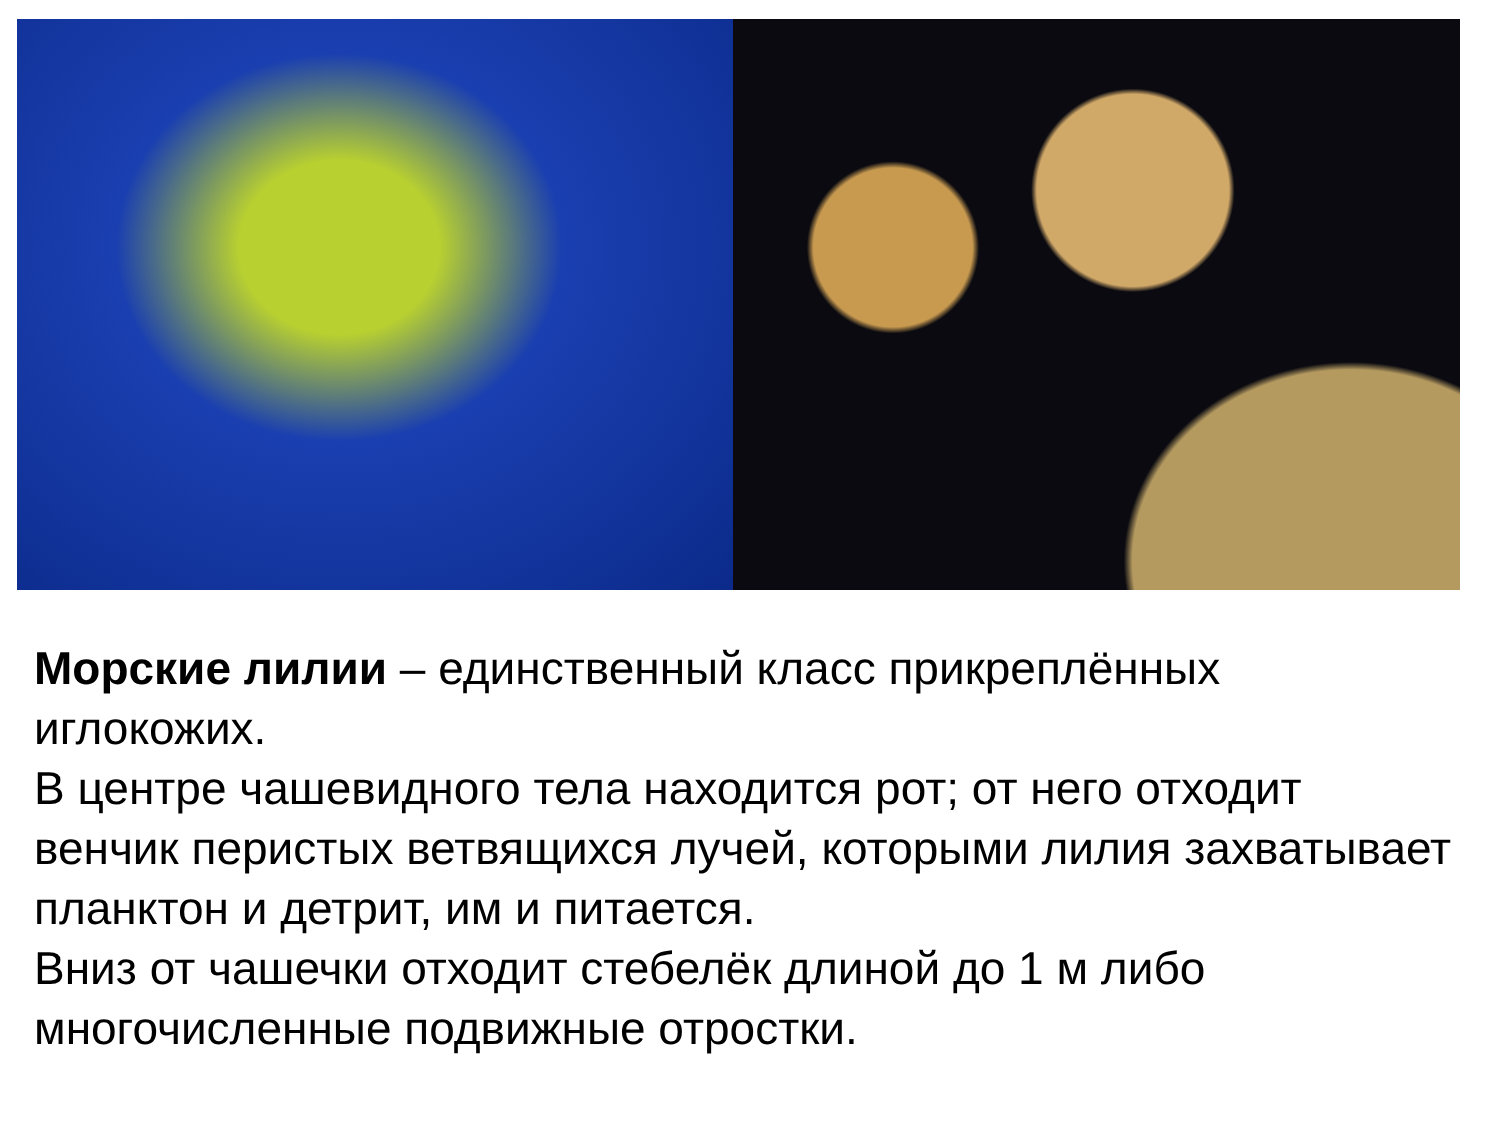Морские лилии – единственный класс прикреплённых иглокожих.
В центре чашевидного тела находится рот; от него отходит венчик перистых ветвящихся лучей, которыми лилия захватывает планктон и детрит, им и питается.
Вниз от чашечки отходит стебелёк длиной до 1 м либо многочисленные подвижные отростки.